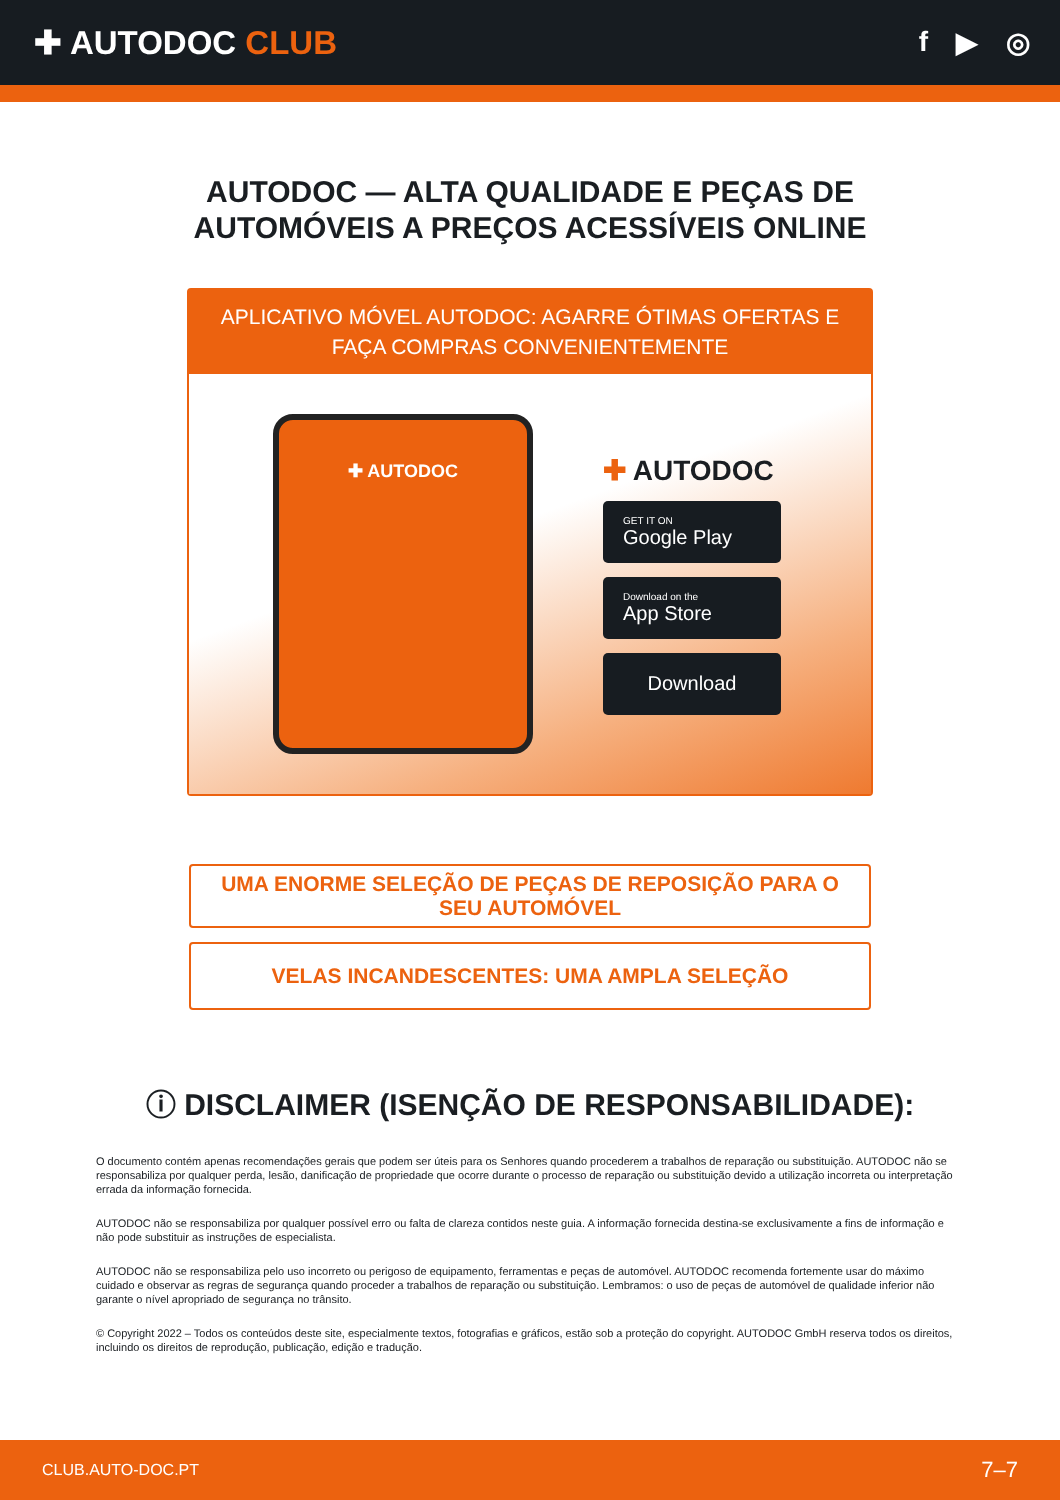✚ AUTODOC CLUB
f ▶ ◎
AUTODOC — ALTA QUALIDADE E PEÇAS DE
AUTOMÓVEIS A PREÇOS ACESSÍVEIS ONLINE
APLICATIVO MÓVEL AUTODOC: AGARRE ÓTIMAS OFERTAS E FAÇA COMPRAS CONVENIENTEMENTE
✚ AUTODOC
✚ AUTODOC
GET IT ON
Google Play
Download on the
App Store
Download
UMA ENORME SELEÇÃO DE PEÇAS DE REPOSIÇÃO PARA O SEU AUTOMÓVEL
VELAS INCANDESCENTES: UMA AMPLA SELEÇÃO
ⓘ DISCLAIMER (ISENÇÃO DE RESPONSABILIDADE):
O documento contém apenas recomendações gerais que podem ser úteis para os Senhores quando procederem a trabalhos de reparação ou substituição. AUTODOC não se responsabiliza por qualquer perda, lesão, danificação de propriedade que ocorre durante o processo de reparação ou substituição devido a utilização incorreta ou interpretação errada da informação fornecida.
AUTODOC não se responsabiliza por qualquer possível erro ou falta de clareza contidos neste guia. A informação fornecida destina-se exclusivamente a fins de informação e não pode substituir as instruções de especialista.
AUTODOC não se responsabiliza pelo uso incorreto ou perigoso de equipamento, ferramentas e peças de automóvel. AUTODOC recomenda fortemente usar do máximo cuidado e observar as regras de segurança quando proceder a trabalhos de reparação ou substituição. Lembramos: o uso de peças de automóvel de qualidade inferior não garante o nível apropriado de segurança no trânsito.
© Copyright 2022 – Todos os conteúdos deste site, especialmente textos, fotografias e gráficos, estão sob a proteção do copyright. AUTODOC GmbH reserva todos os direitos, incluindo os direitos de reprodução, publicação, edição e tradução.
CLUB.AUTO-DOC.PT 7–7